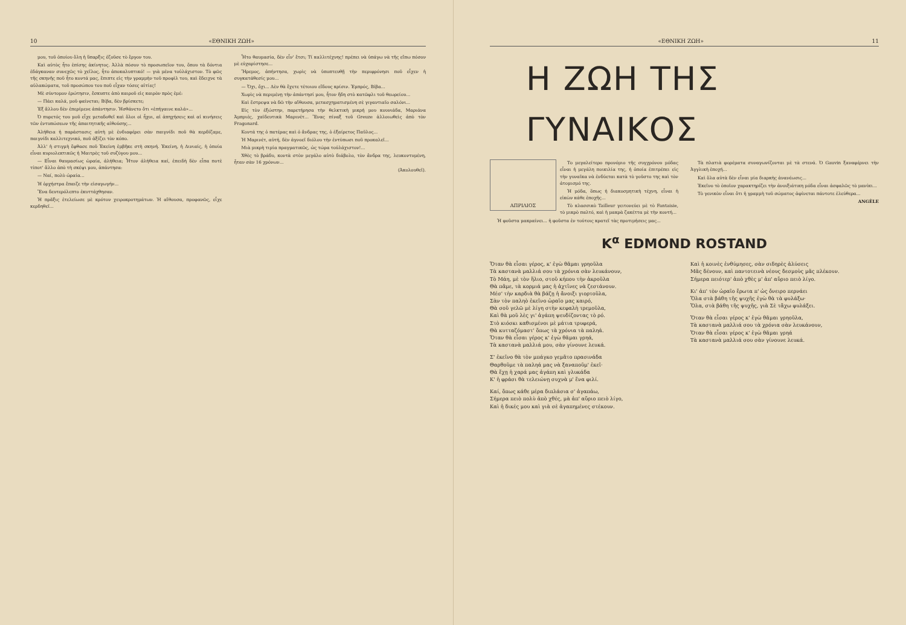10 «ΕΘΝΙΚΗ ΖΩΗ»
μου, τοῦ ὁποίου ὅλη ἡ ὕπαρξις ἐζοῦσε τὸ ἔργον του.
Καὶ αὐτὸς ἦτο ἐπίσης ἀκίνητος. Ἀλλὰ πόσον τὸ προσωπεῖον του, ὅπου τὰ δόντια ἐδάγκαναν συνεχῶς τὸ χεῖλος, ἦτο ἀποκαλυπτικό! — γιὰ μένα τοὐλάχιστον. Τὸ φῶς τῆς σκηνῆς ποῦ ἦτο κοντά μας, ἔπιπτε εἰς τὴν γραμμὴν τοῦ προφὶλ του, καὶ ἔδειχνε τὰ αὐλακώματα, τοῦ προσώπου του ποῦ εἶχαν τόσες αἰτίες!
Μὲ σύντομον ἐρώτησιν, ἔσκυπτε ἀπὸ καιροῦ εἰς καιρὸν πρὸς ἐμέ:
— Πάει καλά, μοῦ φαίνεται; Βίβα, δὲν βρίσκετε;
Ἐξ ἄλλου δὲν ἐπερίμενε ἀπάντησιν. Ἠσθάνετο ὅτι «ἐπήγαινε καλά»...
Ὁ πυρετός του μοῦ εἶχε μεταδοθεῖ καὶ ὅλοι οἱ ἦχοι, αἱ ἀπηχήσεις καὶ αἱ κινήσεις τῶν ἐντυπώσεων τῆς ἀπαιτητικῆς αἰθούσης...
Ἀλήθεια ἡ παράστασις αὐτὴ μὲ ἐνδιαφέρει σὰν παιγνίδι ποῦ θὰ κερδίζαμε, παιγνίδι καλλιτεχνικό, ποῦ ἀξίζει τὸν κόπο.
Ἀλλ' ἡ στιγμὴ ἔφθασε ποῦ Ἐκείνη ἐμβῆκε στὴ σκηνή. Ἐκείνη, ἡ Δινιαίς, ἡ ὁποία εἶναι κυριολεκτικῶς ἡ Μαιτρὲς τοῦ συζύγου μου...
— Εἶναι θαυμασίως ὡραία, ἀλήθεια; Ἦτον ἀλήθεια καί, ἐπειδὴ δὲν εἶπα ποτὲ τίποτ' ἄλλο ἀπὸ τὴ σκέψι μου, ἀπάντησα:
— Ναί, πολὺ ὡραία...
Ἡ ὀρχήστρα ἔπαιζε τὴν εἰσαγωγήν...
Ἕνα δευτερόλεπτο ἐκυττάχθησαν.
Ἡ πρᾶξις ἐτελείωσε μὲ κρότον χειροκροτημάτων. Ἡ αἴθουσα, προφανῶς, εἶχε κερδηθεῖ...
Ἦτο θαυμασία, δὲν εἶν' ἔτσι; Τί καλλιτέχνης! πρέπει νὰ ὑπάγω νὰ τῆς εἴπω πόσον μὲ εὐχαρίστησε...
Ἤρεμος, ἀπήντησα, χωρὶς νὰ ὑποπτευθῇ τὴν περιφρόνησι ποῦ εἶχεν ἡ συγκατάθεσίς μου...
— Ὄχι, ὄχι... Δὲν θὰ ἔχετε τέτοιου εἴδους κρίσιν. Ἐμπρός, Βίβα...
Χωρὶς νὰ περιμένῃ τὴν ἀπάντησί μου, ἦτον ἤδη στὸ κατῶφλι τοῦ θεωρείου...
Καὶ ἔστρεψα νὰ δῶ τὴν αἴθουσα, μετασχηματισμένη σὲ γιγαντιαῖο σαλόνι...
Εἰς τὸν ἐξώστην, παρετήρησα τὴν θελκτικὴ μικρή μου κουνιάδα, Μαριάνα Ἀμπριές, χαϊδευτικὰ Μαρινέτ... Ἕνας πίναξ τοῦ Greuze ἀλλοιωθεὶς ἀπὸ τὸν Fragonard.
Κοντά της ὁ πατέρας καὶ ὁ ἄνδρας της, ὁ ἐξαίρετος Παῦλος...
Ἡ Μαρινέτ, αὐτή, δὲν ἀγνοεῖ διόλου τὴν ἐντύπωσι ποῦ προκαλεῖ...
Μιὰ μικρὴ τιμία πραγματικῶς, ὡς τώρα τοὐλάχιστον!...
Χθὲς τὸ βράδυ, κοντὰ στὸν μεγάλο αὐτὸ διάβολο, τὸν ἄνδρα της, λευκοντυμένη, ἦταν σὰν 16 χρόνων...
(Ἀκολουθεῖ).
«ΕΘΝΙΚΗ ΖΩΗ» 11
Η ΖΩΗ ΤΗΣ ΓΥΝΑΙΚΟΣ
ΑΠΡΙΛΙΟΣ
Το μεγαλείτερο προνόμιο τῆς συγχρόνου μόδας εἶναι ἡ μεγάλη ποικιλία της, ἡ ὁποία ἐπιτρέπει εἰς τὴν γυναῖκα νὰ ἐνδύεται κατὰ τὸ γοῦστο της καὶ τὸν ἀτομισμό της.
Ἡ μόδα, ὅπως ἡ διακοσμητικὴ τέχνη, εἶναι ἡ εἰκὼν κάθε ἐποχῆς...
Τὸ κλασσικὸ Tailleur γειτονεύει μὲ τὸ Fantaisie, τὸ μικρὸ παλτό, καὶ ἡ μακρὰ ζακέττα μὲ τὴν κοντή...
Ἡ φοῦστα μακραίνει... ἡ φοῦστα ἐν τούτοις κρατεῖ τὰς προτιμήσεις μας...
Τὰ πλατιὰ φορέματα συναγωνίζονται μὲ τὰ στενά. Ὁ Gauvin ξαναφέρνει τὴν Ἀγγλικὴ ἐποχή...
Καὶ ὅλα αὐτὰ δὲν εἶναι μία διαρκὴς ἀνανέωσις...
Ἐκεῖνο τὸ ὁποῖον χαρακτηρίζει τὴν ἀνοιξιάτικη μόδα εἶναι ἀσφαλῶς τὸ μανίκι...
Τὸ γενικὸν εἶναι ὅτι ἡ γραμμὴ τοῦ σώματος ἀφίνεται πάντοτε ἐλεύθερα...
ANGÈLE
Κ<sup>α</sup> EDMOND ROSTAND
Ὅταν θὰ εἶσαι γέρος, κ' ἐγὼ θᾶμαι γρηοῦλα
Τὰ καστανὰ μαλλιά σου τὰ χρόνια σὰν λευκάνουν,
Τὸ Μάη, μὲ τὸν ἥλιο, στοῦ κήπου τὴν ἀκροῦλα
Θὰ πᾶμε, τὰ κορμιά μας ἡ ἀχτῖνες νὰ ζεστάνουν.
Μέσ' τὴν καρδιὰ θὰ βάζῃ ἡ ἄνοιξι γιορτοῦλα,
Σὰν τὸν παληὸ ἐκεῖνο ὡραῖο μας καιρό,
Θὰ σοῦ γελῶ μὲ λίγη στὴν κεφαλὴ τρεμοῦλα,
Καὶ θὰ μοῦ λὲς γι' ἀγάπη ψευδίζοντας τὸ ρό.
Στὸ κιόσκι καθισμένοι μὲ μάτια τρυφερά,
Θὰ κυτταζόμαστ' ὅπως τὰ χρόνια τὰ παληά.
Ὅταν θὰ εἶσαι γέρος κ' ἐγὼ θᾶμαι γρηά,
Τὰ καστανὰ μαλλιά μου, σὰν γίνουνε λευκά.
Σ' ἐκεῖνο θὰ τὸν μπάγκο γεμᾶτο πρασινάδα
Θαρθοῦμε τὰ παληά μας νὰ ξαναποῦμ' ἐκεῖ·
Θὰ ἔχῃ ἡ χαρά μας ἀγάπη καὶ γλυκάδα
Κ' ἡ φράσι θὰ τελειώνῃ συχνὰ μ' ἕνα φιλί.
Καί, ὅπως κάθε μέρα διπλάσια σ' ἀγαπάω,
Σήμερα πειὸ πολὺ ἀπὸ χθές, μὰ ἀπ' αὔριο πειὸ λίγο,
Καὶ ἡ δικές μου καὶ γιὰ σὲ ἀγαπημένες στέκουν.
Καὶ ἡ κοινὲς ἐνθύμησες, σὰν σιδηρὲς ἁλύσεις
Μᾶς δένουν, καὶ παντοτεινὰ νέους δεσμοὺς μᾶς πλέκουν.
Σήμερα πειότερ' ἀπὸ χθὲς μ' ἀπ' αὔριο πειὸ λίγο.
Κι' ἀπ' τὸν ὡραῖο ἔρωτα π' ὡς ὄνειρο περνάει
Ὅλα στὰ βάθη τῆς ψυχῆς ἐγὼ θὰ τὰ φυλάξω·
Ὅλα, στὰ βάθη τῆς ψυχῆς, γιὰ Σὲ τἄχω φυλάξει.
Ὅταν θὰ εἶσαι γέρος κ' ἐγὼ θᾶμαι γρηοῦλα,
Τὰ καστανὰ μαλλιά σου τὰ χρόνια σὰν λευκάνουν,
Ὅταν θὰ εἶσαι γέρος κ' ἐγὼ θᾶμαι γρηά
Τὰ καστανὰ μαλλιά σου σὰν γίνουνε λευκά.